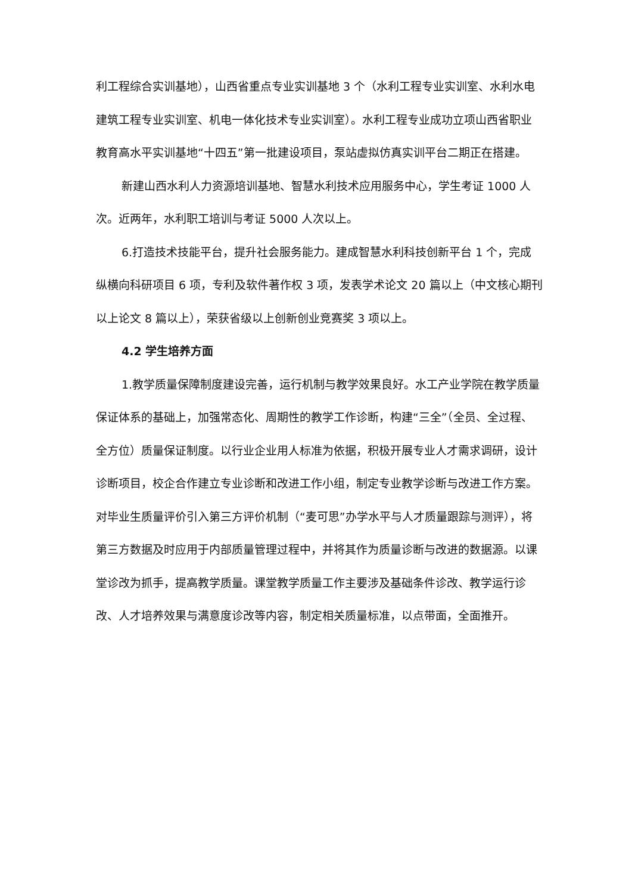利工程综合实训基地），山西省重点专业实训基地 3 个（水利工程专业实训室、水利水电建筑工程专业实训室、机电一体化技术专业实训室）。水利工程专业成功立项山西省职业教育高水平实训基地“十四五”第一批建设项目，泵站虚拟仿真实训平台二期正在搭建。
新建山西水利人力资源培训基地、智慧水利技术应用服务中心，学生考证 1000 人次。近两年，水利职工培训与考证 5000 人次以上。
6.打造技术技能平台，提升社会服务能力。建成智慧水利科技创新平台 1 个，完成纵横向科研项目 6 项，专利及软件著作权 3 项，发表学术论文 20 篇以上（中文核心期刊以上论文 8 篇以上），荣获省级以上创新创业竞赛奖 3 项以上。
4.2 学生培养方面
1.教学质量保障制度建设完善，运行机制与教学效果良好。水工产业学院在教学质量保证体系的基础上，加强常态化、周期性的教学工作诊断，构建“三全”（全员、全过程、全方位）质量保证制度。以行业企业用人标准为依据，积极开展专业人才需求调研，设计诊断项目，校企合作建立专业诊断和改进工作小组，制定专业教学诊断与改进工作方案。对毕业生质量评价引入第三方评价机制（“麦可思”办学水平与人才质量跟踪与测评），将第三方数据及时应用于内部质量管理过程中，并将其作为质量诊断与改进的数据源。以课堂诊改为抓手，提高教学质量。课堂教学质量工作主要涉及基础条件诊改、教学运行诊改、人才培养效果与满意度诊改等内容，制定相关质量标准，以点带面，全面推开。